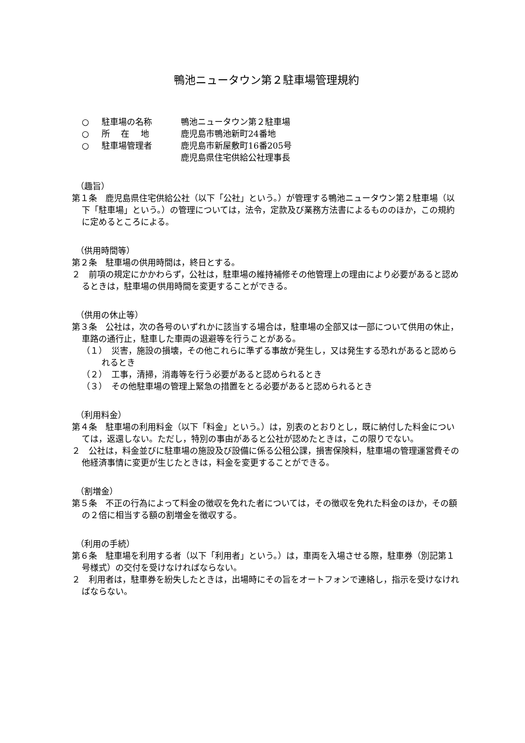鴨池ニュータウン第２駐車場管理規約
○ 駐車場の名称 鴨池ニュータウン第２駐車場
○ 所　 在　 地 鹿児島市鴨池新町24番地
○ 駐車場管理者 鹿児島市新屋敷町16番205号
鹿児島県住宅供給公社理事長
（趣旨）
第１条　鹿児島県住宅供給公社（以下「公社」という。）が管理する鴨池ニュータウン第２駐車場（以下「駐車場」という。）の管理については，法令，定款及び業務方法書によるもののほか，この規約に定めるところによる。
（供用時間等）
第２条　駐車場の供用時間は，終日とする。
２　前項の規定にかかわらず，公社は，駐車場の維持補修その他管理上の理由により必要があると認めるときは，駐車場の供用時間を変更することができる。
（供用の休止等）
第３条　公社は，次の各号のいずれかに該当する場合は，駐車場の全部又は一部について供用の休止，車路の通行止，駐車した車両の退避等を行うことがある。
（１）　災害，施設の損壊，その他これらに準ずる事故が発生し，又は発生する恐れがあると認められるとき
（２）　工事，清掃，消毒等を行う必要があると認められるとき
（３）　その他駐車場の管理上緊急の措置をとる必要があると認められるとき
（利用料金）
第４条　駐車場の利用料金（以下「料金」という。）は，別表のとおりとし，既に納付した料金については，返還しない。ただし，特別の事由があると公社が認めたときは，この限りでない。
２　公社は，料金並びに駐車場の施設及び設備に係る公租公課，損害保険料，駐車場の管理運営費その他経済事情に変更が生じたときは，料金を変更することができる。
（割増金）
第５条　不正の行為によって料金の徴収を免れた者については，その徴収を免れた料金のほか，その額の２倍に相当する額の割増金を徴収する。
（利用の手続）
第６条　駐車場を利用する者（以下「利用者」という。）は，車両を入場させる際，駐車券（別記第１号様式）の交付を受けなければならない。
２　利用者は，駐車券を紛失したときは，出場時にその旨をオートフォンで連絡し，指示を受けなければならない。